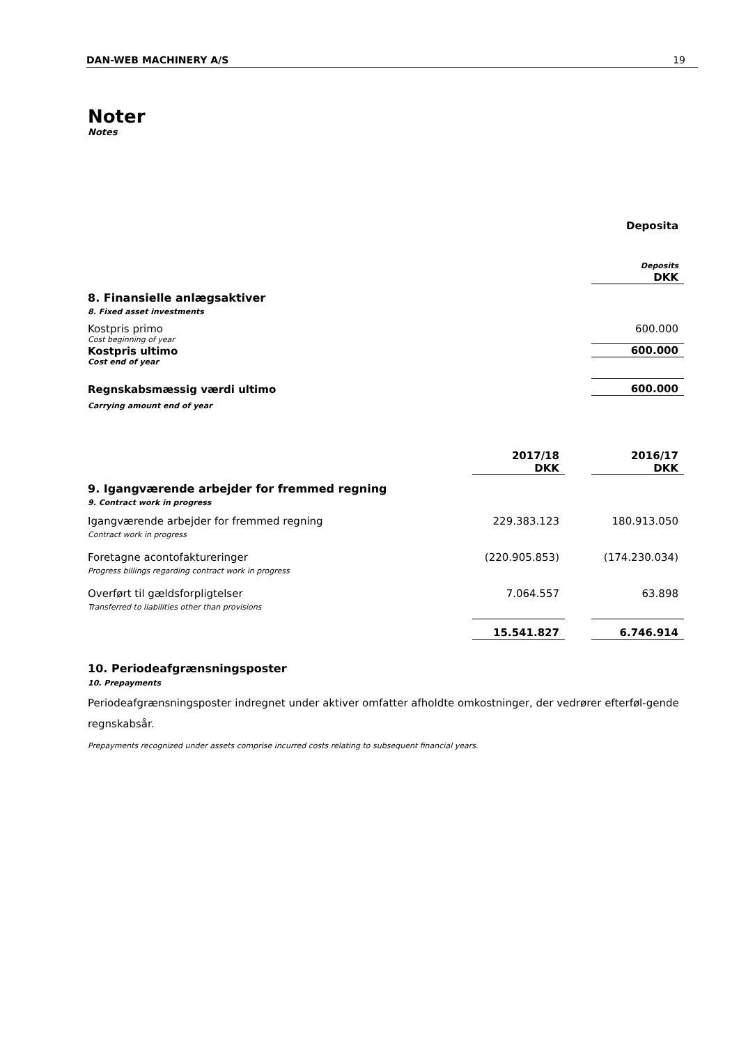DAN-WEB MACHINERY A/S 19
Noter
Notes
| | Deposita |
| | Deposits DKK |
| 8. Finansielle anlægsaktiver 8. Fixed asset investments | |
| Kostpris primo | 600.000 |
| Cost beginning of year | |
| Kostpris ultimo | 600.000 |
| Cost end of year | |
| Regnskabsmæssig værdi ultimo | 600.000 |
| Carrying amount end of year | |
| | 2017/18 DKK | | 2016/17 DKK |
| 9. Igangværende arbejder for fremmed regning 9. Contract work in progress | | | |
| Igangværende arbejder for fremmed regning Contract work in progress | 229.383.123 | | 180.913.050 |
| Foretagne acontofaktureringer Progress billings regarding contract work in progress | (220.905.853) | | (174.230.034) |
| Overført til gældsforpligtelser Transferred to liabilities other than provisions | 7.064.557 | | 63.898 |
| | 15.541.827 | | 6.746.914 |
10. Periodeafgrænsningsposter
10. Prepayments
Periodeafgrænsningsposter indregnet under aktiver omfatter afholdte omkostninger, der vedrører efterføl-gende regnskabsår.
Prepayments recognized under assets comprise incurred costs relating to subsequent financial years.